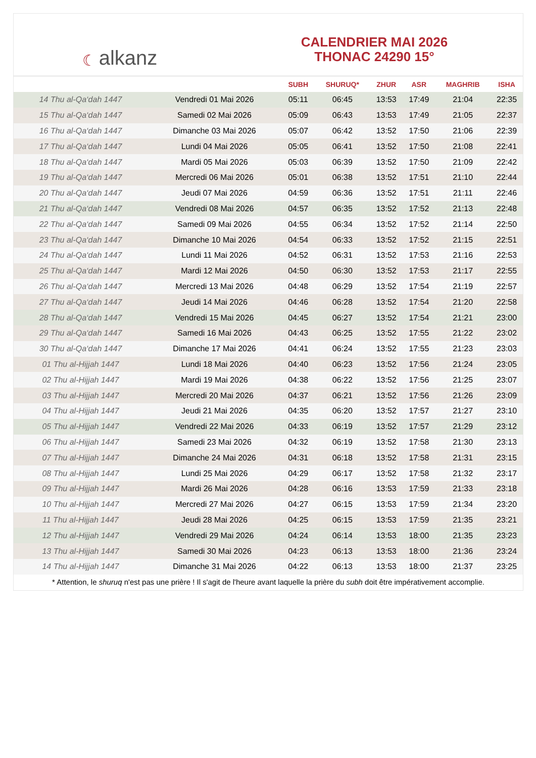☾ alkanz
CALENDRIER MAI 2026
THONAC 24290 15°
| | | SUBH | SHURUQ* | ZHUR | ASR | MAGHRIB | ISHA |
| --- | --- | --- | --- | --- | --- | --- | --- |
| 14 Thu al-Qa‘dah 1447 | Vendredi 01 Mai 2026 | 05:11 | 06:45 | 13:53 | 17:49 | 21:04 | 22:35 |
| 15 Thu al-Qa‘dah 1447 | Samedi 02 Mai 2026 | 05:09 | 06:43 | 13:53 | 17:49 | 21:05 | 22:37 |
| 16 Thu al-Qa‘dah 1447 | Dimanche 03 Mai 2026 | 05:07 | 06:42 | 13:52 | 17:50 | 21:06 | 22:39 |
| 17 Thu al-Qa‘dah 1447 | Lundi 04 Mai 2026 | 05:05 | 06:41 | 13:52 | 17:50 | 21:08 | 22:41 |
| 18 Thu al-Qa‘dah 1447 | Mardi 05 Mai 2026 | 05:03 | 06:39 | 13:52 | 17:50 | 21:09 | 22:42 |
| 19 Thu al-Qa‘dah 1447 | Mercredi 06 Mai 2026 | 05:01 | 06:38 | 13:52 | 17:51 | 21:10 | 22:44 |
| 20 Thu al-Qa‘dah 1447 | Jeudi 07 Mai 2026 | 04:59 | 06:36 | 13:52 | 17:51 | 21:11 | 22:46 |
| 21 Thu al-Qa‘dah 1447 | Vendredi 08 Mai 2026 | 04:57 | 06:35 | 13:52 | 17:52 | 21:13 | 22:48 |
| 22 Thu al-Qa‘dah 1447 | Samedi 09 Mai 2026 | 04:55 | 06:34 | 13:52 | 17:52 | 21:14 | 22:50 |
| 23 Thu al-Qa‘dah 1447 | Dimanche 10 Mai 2026 | 04:54 | 06:33 | 13:52 | 17:52 | 21:15 | 22:51 |
| 24 Thu al-Qa‘dah 1447 | Lundi 11 Mai 2026 | 04:52 | 06:31 | 13:52 | 17:53 | 21:16 | 22:53 |
| 25 Thu al-Qa‘dah 1447 | Mardi 12 Mai 2026 | 04:50 | 06:30 | 13:52 | 17:53 | 21:17 | 22:55 |
| 26 Thu al-Qa‘dah 1447 | Mercredi 13 Mai 2026 | 04:48 | 06:29 | 13:52 | 17:54 | 21:19 | 22:57 |
| 27 Thu al-Qa‘dah 1447 | Jeudi 14 Mai 2026 | 04:46 | 06:28 | 13:52 | 17:54 | 21:20 | 22:58 |
| 28 Thu al-Qa‘dah 1447 | Vendredi 15 Mai 2026 | 04:45 | 06:27 | 13:52 | 17:54 | 21:21 | 23:00 |
| 29 Thu al-Qa‘dah 1447 | Samedi 16 Mai 2026 | 04:43 | 06:25 | 13:52 | 17:55 | 21:22 | 23:02 |
| 30 Thu al-Qa‘dah 1447 | Dimanche 17 Mai 2026 | 04:41 | 06:24 | 13:52 | 17:55 | 21:23 | 23:03 |
| 01 Thu al-Hijjah 1447 | Lundi 18 Mai 2026 | 04:40 | 06:23 | 13:52 | 17:56 | 21:24 | 23:05 |
| 02 Thu al-Hijjah 1447 | Mardi 19 Mai 2026 | 04:38 | 06:22 | 13:52 | 17:56 | 21:25 | 23:07 |
| 03 Thu al-Hijjah 1447 | Mercredi 20 Mai 2026 | 04:37 | 06:21 | 13:52 | 17:56 | 21:26 | 23:09 |
| 04 Thu al-Hijjah 1447 | Jeudi 21 Mai 2026 | 04:35 | 06:20 | 13:52 | 17:57 | 21:27 | 23:10 |
| 05 Thu al-Hijjah 1447 | Vendredi 22 Mai 2026 | 04:33 | 06:19 | 13:52 | 17:57 | 21:29 | 23:12 |
| 06 Thu al-Hijjah 1447 | Samedi 23 Mai 2026 | 04:32 | 06:19 | 13:52 | 17:58 | 21:30 | 23:13 |
| 07 Thu al-Hijjah 1447 | Dimanche 24 Mai 2026 | 04:31 | 06:18 | 13:52 | 17:58 | 21:31 | 23:15 |
| 08 Thu al-Hijjah 1447 | Lundi 25 Mai 2026 | 04:29 | 06:17 | 13:52 | 17:58 | 21:32 | 23:17 |
| 09 Thu al-Hijjah 1447 | Mardi 26 Mai 2026 | 04:28 | 06:16 | 13:53 | 17:59 | 21:33 | 23:18 |
| 10 Thu al-Hijjah 1447 | Mercredi 27 Mai 2026 | 04:27 | 06:15 | 13:53 | 17:59 | 21:34 | 23:20 |
| 11 Thu al-Hijjah 1447 | Jeudi 28 Mai 2026 | 04:25 | 06:15 | 13:53 | 17:59 | 21:35 | 23:21 |
| 12 Thu al-Hijjah 1447 | Vendredi 29 Mai 2026 | 04:24 | 06:14 | 13:53 | 18:00 | 21:35 | 23:23 |
| 13 Thu al-Hijjah 1447 | Samedi 30 Mai 2026 | 04:23 | 06:13 | 13:53 | 18:00 | 21:36 | 23:24 |
| 14 Thu al-Hijjah 1447 | Dimanche 31 Mai 2026 | 04:22 | 06:13 | 13:53 | 18:00 | 21:37 | 23:25 |
* Attention, le shuruq n'est pas une prière ! Il s'agit de l'heure avant laquelle la prière du subh doit être impérativement accomplie.